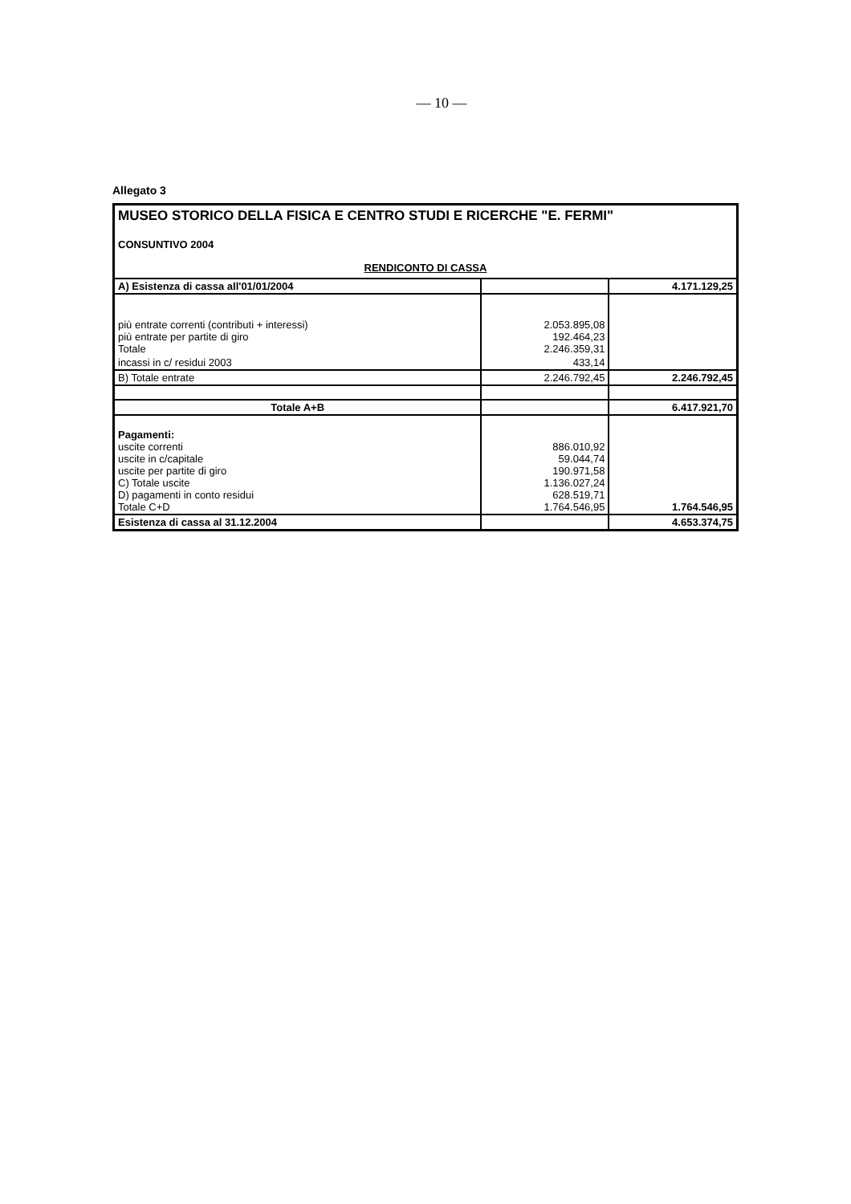— 10 —
Allegato 3
| MUSEO STORICO DELLA FISICA E CENTRO STUDI E RICERCHE "E. FERMI" CONSUNTIVO 2004 RENDICONTO DI CASSA | | |
| A) Esistenza di cassa all'01/01/2004 | | 4.171.129,25 |
| più entrate correnti (contributi + interessi) più entrate per partite di giro Totale | 2.053.895,08 192.464,23 2.246.359,31 | |
| incassi in c/ residui 2003 | 433,14 | |
| B) Totale entrate | 2.246.792,45 | 2.246.792,45 |
| Totale A+B | | 6.417.921,70 |
| Pagamenti: uscite correnti uscite in c/capitale uscite per partite di giro C) Totale uscite D) pagamenti in conto residui Totale C+D | 886.010,92 59.044,74 190.971,58 1.136.027,24 628.519,71 1.764.546,95 | 1.764.546,95 |
| Esistenza di cassa al 31.12.2004 | | 4.653.374,75 |